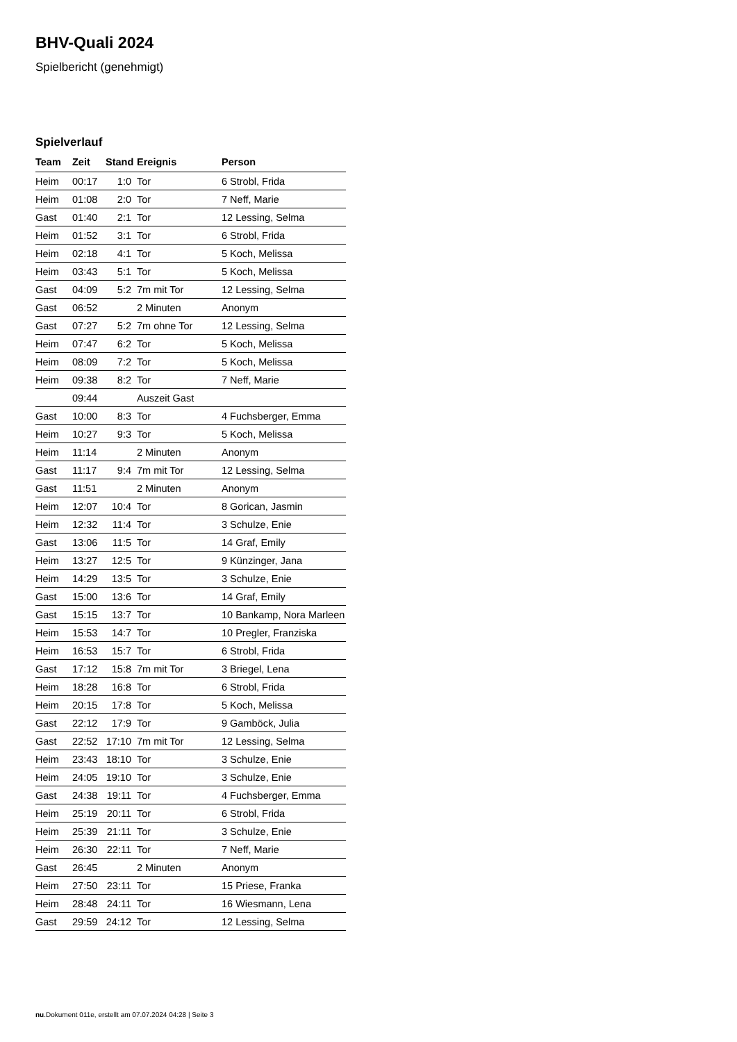BHV-Quali 2024
Spielbericht (genehmigt)
Spielverlauf
| Team | Zeit | Stand | Ereignis | Person |
| --- | --- | --- | --- | --- |
| Heim | 00:17 | 1:0 | Tor | 6 Strobl, Frida |
| Heim | 01:08 | 2:0 | Tor | 7 Neff, Marie |
| Gast | 01:40 | 2:1 | Tor | 12 Lessing, Selma |
| Heim | 01:52 | 3:1 | Tor | 6 Strobl, Frida |
| Heim | 02:18 | 4:1 | Tor | 5 Koch, Melissa |
| Heim | 03:43 | 5:1 | Tor | 5 Koch, Melissa |
| Gast | 04:09 | 5:2 | 7m mit Tor | 12 Lessing, Selma |
| Gast | 06:52 | | 2 Minuten | Anonym |
| Gast | 07:27 | 5:2 | 7m ohne Tor | 12 Lessing, Selma |
| Heim | 07:47 | 6:2 | Tor | 5 Koch, Melissa |
| Heim | 08:09 | 7:2 | Tor | 5 Koch, Melissa |
| Heim | 09:38 | 8:2 | Tor | 7 Neff, Marie |
| | 09:44 | | Auszeit Gast | |
| Gast | 10:00 | 8:3 | Tor | 4 Fuchsberger, Emma |
| Heim | 10:27 | 9:3 | Tor | 5 Koch, Melissa |
| Heim | 11:14 | | 2 Minuten | Anonym |
| Gast | 11:17 | 9:4 | 7m mit Tor | 12 Lessing, Selma |
| Gast | 11:51 | | 2 Minuten | Anonym |
| Heim | 12:07 | 10:4 | Tor | 8 Gorican, Jasmin |
| Heim | 12:32 | 11:4 | Tor | 3 Schulze, Enie |
| Gast | 13:06 | 11:5 | Tor | 14 Graf, Emily |
| Heim | 13:27 | 12:5 | Tor | 9 Künzinger, Jana |
| Heim | 14:29 | 13:5 | Tor | 3 Schulze, Enie |
| Gast | 15:00 | 13:6 | Tor | 14 Graf, Emily |
| Gast | 15:15 | 13:7 | Tor | 10 Bankamp, Nora Marleen |
| Heim | 15:53 | 14:7 | Tor | 10 Pregler, Franziska |
| Heim | 16:53 | 15:7 | Tor | 6 Strobl, Frida |
| Gast | 17:12 | 15:8 | 7m mit Tor | 3 Briegel, Lena |
| Heim | 18:28 | 16:8 | Tor | 6 Strobl, Frida |
| Heim | 20:15 | 17:8 | Tor | 5 Koch, Melissa |
| Gast | 22:12 | 17:9 | Tor | 9 Gamböck, Julia |
| Gast | 22:52 | 17:10 | 7m mit Tor | 12 Lessing, Selma |
| Heim | 23:43 | 18:10 | Tor | 3 Schulze, Enie |
| Heim | 24:05 | 19:10 | Tor | 3 Schulze, Enie |
| Gast | 24:38 | 19:11 | Tor | 4 Fuchsberger, Emma |
| Heim | 25:19 | 20:11 | Tor | 6 Strobl, Frida |
| Heim | 25:39 | 21:11 | Tor | 3 Schulze, Enie |
| Heim | 26:30 | 22:11 | Tor | 7 Neff, Marie |
| Gast | 26:45 | | 2 Minuten | Anonym |
| Heim | 27:50 | 23:11 | Tor | 15 Priese, Franka |
| Heim | 28:48 | 24:11 | Tor | 16 Wiesmann, Lena |
| Gast | 29:59 | 24:12 | Tor | 12 Lessing, Selma |
nu.Dokument 011e, erstellt am 07.07.2024 04:28 | Seite 3